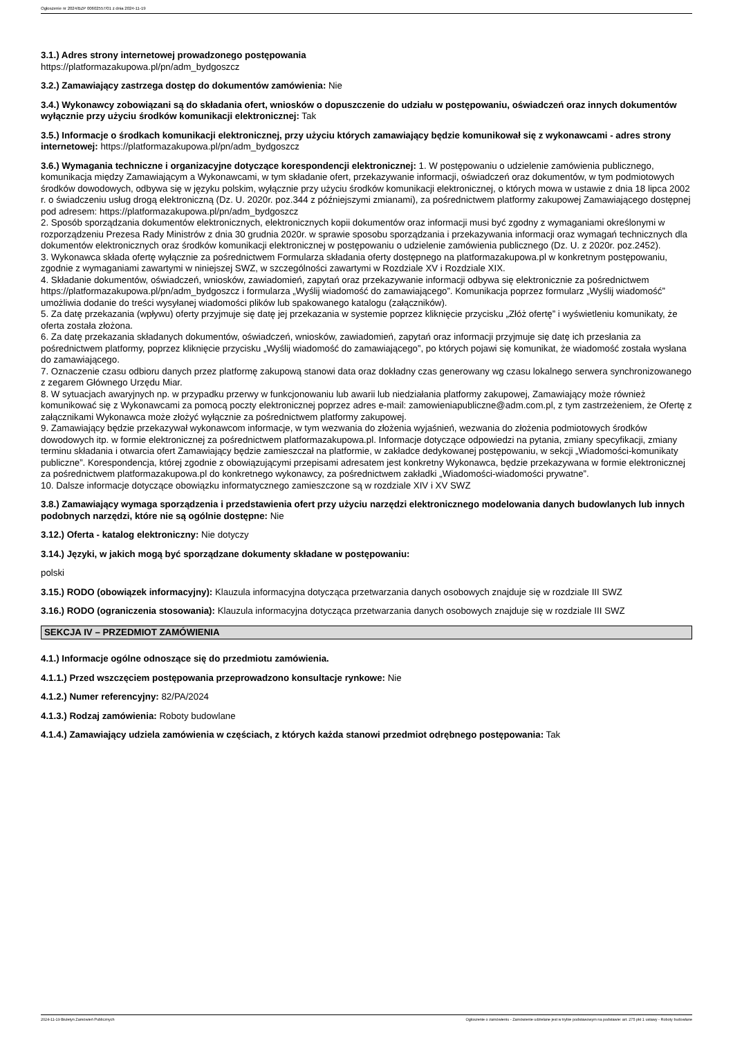Ogłoszenie nr 2024/BZP 00602557/01 z dnia 2024-11-19
3.1.) Adres strony internetowej prowadzonego postępowania
https://platformazakupowa.pl/pn/adm_bydgoszcz
3.2.) Zamawiający zastrzega dostęp do dokumentów zamówienia: Nie
3.4.) Wykonawcy zobowiązani są do składania ofert, wniosków o dopuszczenie do udziału w postępowaniu, oświadczeń oraz innych dokumentów wyłącznie przy użyciu środków komunikacji elektronicznej: Tak
3.5.) Informacje o środkach komunikacji elektronicznej, przy użyciu których zamawiający będzie komunikował się z wykonawcami - adres strony internetowej: https://platformazakupowa.pl/pn/adm_bydgoszcz
3.6.) Wymagania techniczne i organizacyjne dotyczące korespondencji elektronicznej: 1. W postępowaniu o udzielenie zamówienia publicznego, komunikacja między Zamawiającym a Wykonawcami, w tym składanie ofert, przekazywanie informacji, oświadczeń oraz dokumentów, w tym podmiotowych środków dowodowych, odbywa się w języku polskim, wyłącznie przy użyciu środków komunikacji elektronicznej, o których mowa w ustawie z dnia 18 lipca 2002 r. o świadczeniu usług drogą elektroniczną (Dz. U. 2020r. poz.344 z późniejszymi zmianami), za pośrednictwem platformy zakupowej Zamawiającego dostępnej pod adresem: https://platformazakupowa.pl/pn/adm_bydgoszcz
2. Sposób sporządzania dokumentów elektronicznych, elektronicznych kopii dokumentów oraz informacji musi być zgodny z wymaganiami określonymi w rozporządzeniu Prezesa Rady Ministrów z dnia 30 grudnia 2020r. w sprawie sposobu sporządzania i przekazywania informacji oraz wymagań technicznych dla dokumentów elektronicznych oraz środków komunikacji elektronicznej w postępowaniu o udzielenie zamówienia publicznego (Dz. U. z 2020r. poz.2452).
3. Wykonawca składa ofertę wyłącznie za pośrednictwem Formularza składania oferty dostępnego na platformazakupowa.pl w konkretnym postępowaniu, zgodnie z wymaganiami zawartymi w niniejszej SWZ, w szczególności zawartymi w Rozdziale XV i Rozdziale XIX.
4. Składanie dokumentów, oświadczeń, wniosków, zawiadomień, zapytań oraz przekazywanie informacji odbywa się elektronicznie za pośrednictwem https://platformazakupowa.pl/pn/adm_bydgoszcz i formularza „Wyślij wiadomość do zamawiającego”. Komunikacja poprzez formularz „Wyślij wiadomość” umożliwia dodanie do treści wysyłanej wiadomości plików lub spakowanego katalogu (załączników).
5. Za datę przekazania (wpływu) oferty przyjmuje się datę jej przekazania w systemie poprzez kliknięcie przycisku „Złóż ofertę” i wyświetleniu komunikaty, że oferta została złożona.
6. Za datę przekazania składanych dokumentów, oświadczeń, wniosków, zawiadomień, zapytań oraz informacji przyjmuje się datę ich przesłania za pośrednictwem platformy, poprzez kliknięcie przycisku „Wyślij wiadomość do zamawiającego”, po których pojawi się komunikat, że wiadomość została wysłana do zamawiającego.
7. Oznaczenie czasu odbioru danych przez platformę zakupową stanowi data oraz dokładny czas generowany wg czasu lokalnego serwera synchronizowanego z zegarem Głównego Urzędu Miar.
8. W sytuacjach awaryjnych np. w przypadku przerwy w funkcjonowaniu lub awarii lub niedziałania platformy zakupowej, Zamawiający może również komunikować się z Wykonawcami za pomocą poczty elektronicznej poprzez adres e-mail: zamowieniapubliczne@adm.com.pl, z tym zastrzeżeniem, że Ofertę z załącznikami Wykonawca może złożyć wyłącznie za pośrednictwem platformy zakupowej.
9. Zamawiający będzie przekazywał wykonawcom informacje, w tym wezwania do złożenia wyjaśnień, wezwania do złożenia podmiotowych środków dowodowych itp. w formie elektronicznej za pośrednictwem platformazakupowa.pl. Informacje dotyczące odpowiedzi na pytania, zmiany specyfikacji, zmiany terminu składania i otwarcia ofert Zamawiający będzie zamieszczał na platformie, w zakładce dedykowanej postępowaniu, w sekcji „Wiadomości-komunikaty publiczne”. Korespondencja, której zgodnie z obowiązującymi przepisami adresatem jest konkretny Wykonawca, będzie przekazywana w formie elektronicznej za pośrednictwem platformazakupowa.pl do konkretnego wykonawcy, za pośrednictwem zakładki „Wiadomości-wiadomości prywatne”.
10. Dalsze informacje dotyczące obowiązku informatycznego zamieszczone są w rozdziale XIV i XV SWZ
3.8.) Zamawiający wymaga sporządzenia i przedstawienia ofert przy użyciu narzędzi elektronicznego modelowania danych budowlanych lub innych podobnych narzędzi, które nie są ogólnie dostępne: Nie
3.12.) Oferta - katalog elektroniczny: Nie dotyczy
3.14.) Języki, w jakich mogą być sporządzane dokumenty składane w postępowaniu:
polski
3.15.) RODO (obowiązek informacyjny): Klauzula informacyjna dotycząca przetwarzania danych osobowych znajduje się w rozdziale III SWZ
3.16.) RODO (ograniczenia stosowania): Klauzula informacyjna dotycząca przetwarzania danych osobowych znajduje się w rozdziale III SWZ
SEKCJA IV – PRZEDMIOT ZAMÓWIENIA
4.1.) Informacje ogólne odnoszące się do przedmiotu zamówienia.
4.1.1.) Przed wszczęciem postępowania przeprowadzono konsultacje rynkowe: Nie
4.1.2.) Numer referencyjny: 82/PA/2024
4.1.3.) Rodzaj zamówienia: Roboty budowlane
4.1.4.) Zamawiający udziela zamówienia w częściach, z których każda stanowi przedmiot odrębnego postępowania: Tak
2024-11-19 Biuletyn Zamówień Publicznych Ogłoszenie o zamówieniu - Zamówienie udzielane jest w trybie podstawowym na podstawie: art. 275 pkt 1 ustawy - Roboty budowlane